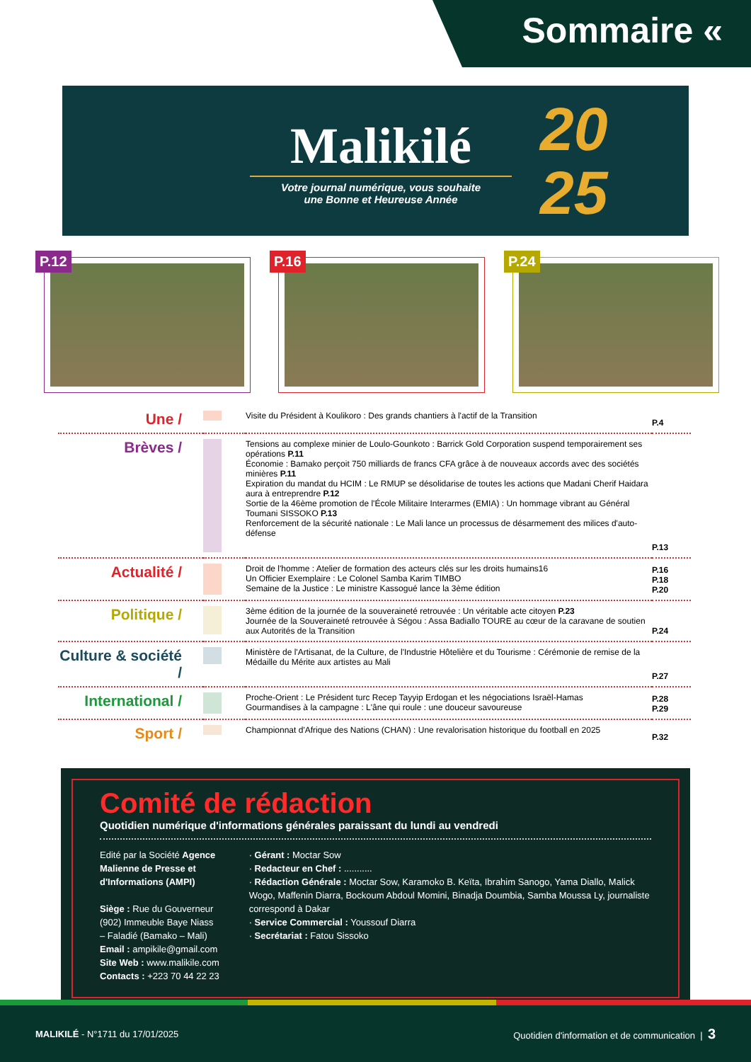Sommaire «
Malikilé
Votre journal numérique, vous souhaite
une Bonne et Heureuse Année
20
25
P.12
P.16
P.24
| Une / | | Visite du Président à Koulikoro : Des grands chantiers à l'actif de la Transition | P.4 |
| Brèves / | | Tensions au complexe minier de Loulo-Gounkoto : Barrick Gold Corporation suspend temporairement ses opérations P.11 Économie : Bamako perçoit 750 milliards de francs CFA grâce à de nouveaux accords avec des sociétés minières P.11 Expiration du mandat du HCIM : Le RMUP se désolidarise de toutes les actions que Madani Cherif Haidara aura à entreprendre P.12 Sortie de la 46ème promotion de l'École Militaire Interarmes (EMIA) : Un hommage vibrant au Général Toumani SISSOKO P.13 Renforcement de la sécurité nationale : Le Mali lance un processus de désarmement des milices d'auto-défense | P.13 |
| Actualité / | | Droit de l'homme : Atelier de formation des acteurs clés sur les droits humains16 Un Officier Exemplaire : Le Colonel Samba Karim TIMBO Semaine de la Justice : Le ministre Kassogué lance la 3ème édition | P.16 P.18 P.20 |
| Politique / | | 3ème édition de la journée de la souveraineté retrouvée : Un véritable acte citoyen P.23 Journée de la Souveraineté retrouvée à Ségou : Assa Badiallo TOURE au cœur de la caravane de soutien aux Autorités de la Transition | P.24 |
| Culture & société / | | Ministère de l'Artisanat, de la Culture, de l'Industrie Hôtelière et du Tourisme : Cérémonie de remise de la Médaille du Mérite aux artistes au Mali | P.27 |
| International / | | Proche-Orient : Le Président turc Recep Tayyip Erdogan et les négociations Israël-Hamas Gourmandises à la campagne : L'âne qui roule : une douceur savoureuse | P.28 P.29 |
| Sport / | | Championnat d'Afrique des Nations (CHAN) : Une revalorisation historique du football en 2025 | P.32 |
Comité de rédaction
Quotidien numérique d'informations générales paraissant du lundi au vendredi
Edité par la Société Agence Malienne de Presse et d'Informations (AMPI)
Siège : Rue du Gouverneur (902) Immeuble Baye Niass – Faladié (Bamako – Mali)
Email : ampikile@gmail.com
Site Web : www.malikile.com
Contacts : +223 70 44 22 23
· Gérant : Moctar Sow
· Redacteur en Chef : ...........
· Rédaction Générale : Moctar Sow, Karamoko B. Keïta, Ibrahim Sanogo, Yama Diallo, Malick Wogo, Maffenin Diarra, Bockoum Abdoul Momini, Binadja Doumbia, Samba Moussa Ly, journaliste correspond à Dakar
· Service Commercial : Youssouf Diarra
· Secrétariat : Fatou Sissoko
MALIKILÉ - N°1711 du 17/01/2025
Quotidien d'information et de communication | 3